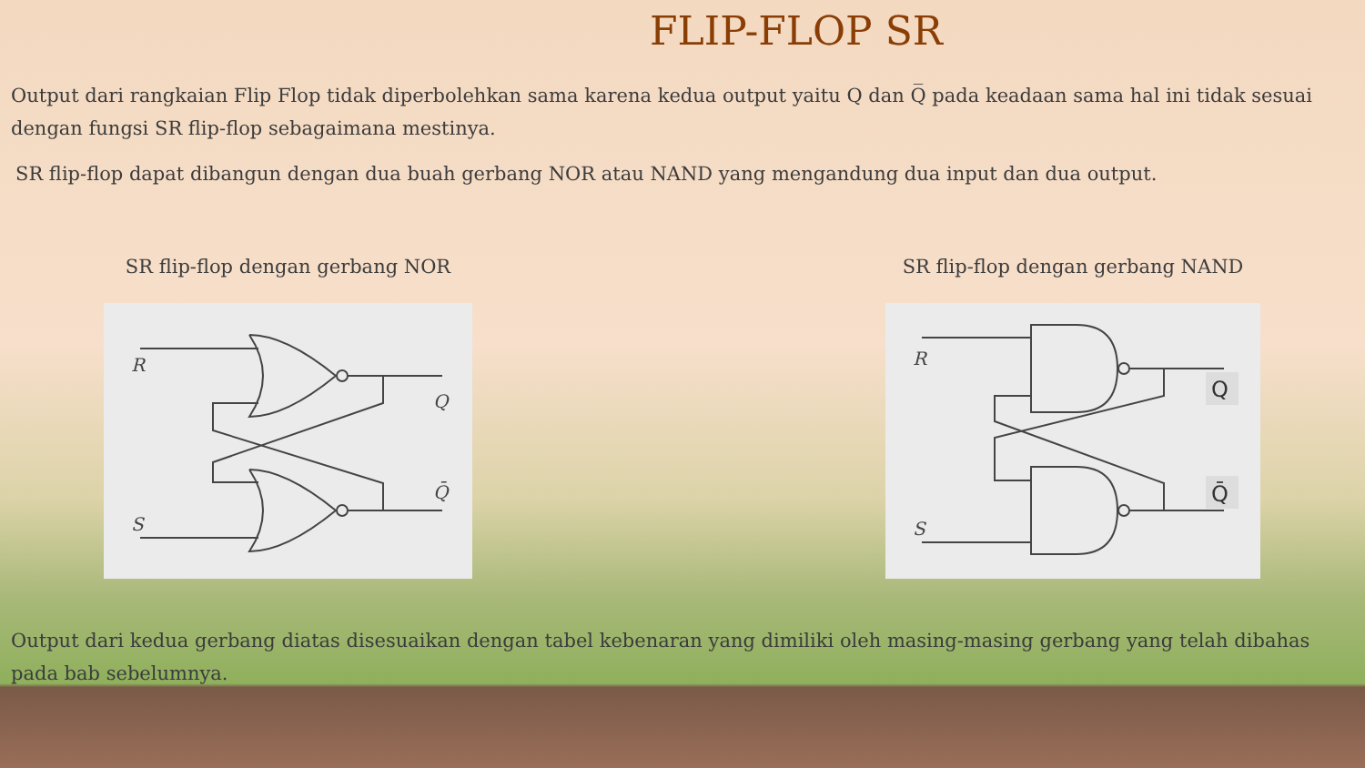FLIP-FLOP SR
Output dari rangkaian Flip Flop tidak diperbolehkan sama karena kedua output yaitu Q dan Q̅ pada keadaan sama hal ini tidak sesuai dengan fungsi SR flip-flop sebagaimana mestinya.
SR flip-flop dapat dibangun dengan dua buah gerbang NOR atau NAND yang mengandung dua input dan dua output.
SR flip-flop dengan gerbang NOR
R
S
Q
Q̄
SR flip-flop dengan gerbang NAND
R
S
Q
Q̄
Output dari kedua gerbang diatas disesuaikan dengan tabel kebenaran yang dimiliki oleh masing-masing gerbang yang telah dibahas pada bab sebelumnya.